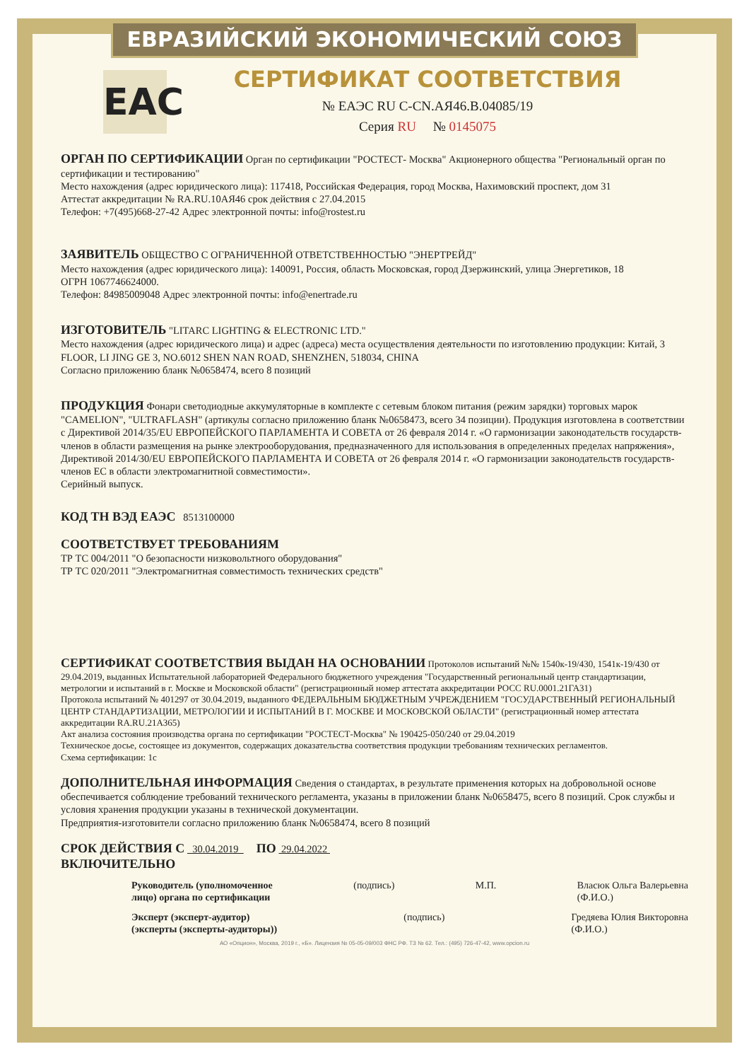ЕВРАЗИЙСКИЙ ЭКОНОМИЧЕСКИЙ СОЮЗ
EAC
СЕРТИФИКАТ СООТВЕТСТВИЯ
№ ЕАЭС RU C-CN.АЯ46.В.04085/19
Серия RU № 0145075
ОРГАН ПО СЕРТИФИКАЦИИ Орган по сертификации "РОСТЕСТ- Москва" Акционерного общества "Региональный орган по сертификации и тестированию"
Место нахождения (адрес юридического лица): 117418, Российская Федерация, город Москва, Нахимовский проспект, дом 31
Аттестат аккредитации № RA.RU.10АЯ46 срок действия с 27.04.2015
Телефон: +7(495)668-27-42 Адрес электронной почты: info@rostest.ru
ЗАЯВИТЕЛЬ ОБЩЕСТВО С ОГРАНИЧЕННОЙ ОТВЕТСТВЕННОСТЬЮ "ЭНЕРТРЕЙД"
Место нахождения (адрес юридического лица): 140091, Россия, область Московская, город Дзержинский, улица Энергетиков, 18
ОГРН 1067746624000.
Телефон: 84985009048 Адрес электронной почты: info@enertrade.ru
ИЗГОТОВИТЕЛЬ "LITARC LIGHTING & ELECTRONIC LTD."
Место нахождения (адрес юридического лица) и адрес (адреса) места осуществления деятельности по изготовлению продукции: Китай, 3 FLOOR, LI JING GE 3, NO.6012 SHEN NAN ROAD, SHENZHEN, 518034, CHINA
Согласно приложению бланк №0658474, всего 8 позиций
ПРОДУКЦИЯ Фонари светодиодные аккумуляторные в комплекте с сетевым блоком питания (режим зарядки) торговых марок "CAMELION", "ULTRAFLASH" (артикулы согласно приложению бланк №0658473, всего 34 позиции). Продукция изготовлена в соответствии с Директивой 2014/35/EU ЕВРОПЕЙСКОГО ПАРЛАМЕНТА И СОВЕТА от 26 февраля 2014 г. «О гармонизации законодательств государств-членов в области размещения на рынке электрооборудования, предназначенного для использования в определенных пределах напряжения», Директивой 2014/30/EU ЕВРОПЕЙСКОГО ПАРЛАМЕНТА И СОВЕТА от 26 февраля 2014 г. «О гармонизации законодательств государств-членов ЕС в области электромагнитной совместимости».
Серийный выпуск.
КОД ТН ВЭД ЕАЭС 8513100000
СООТВЕТСТВУЕТ ТРЕБОВАНИЯМ
ТР ТС 004/2011 "О безопасности низковольтного оборудования"
ТР ТС 020/2011 "Электромагнитная совместимость технических средств"
СЕРТИФИКАТ СООТВЕТСТВИЯ ВЫДАН НА ОСНОВАНИИ Протоколов испытаний №№ 1540к-19/430, 1541к-19/430 от 29.04.2019, выданных Испытательной лабораторией Федерального бюджетного учреждения "Государственный региональный центр стандартизации, метрологии и испытаний в г. Москве и Московской области" (регистрационный номер аттестата аккредитации РОСС RU.0001.21ГА31)
Протокола испытаний № 401297 от 30.04.2019, выданного ФЕДЕРАЛЬНЫМ БЮДЖЕТНЫМ УЧРЕЖДЕНИЕМ "ГОСУДАРСТВЕННЫЙ РЕГИОНАЛЬНЫЙ ЦЕНТР СТАНДАРТИЗАЦИИ, МЕТРОЛОГИИ И ИСПЫТАНИЙ В Г. МОСКВЕ И МОСКОВСКОЙ ОБЛАСТИ" (регистрационный номер аттестата аккредитации RA.RU.21А365)
Акт анализа состояния производства органа по сертификации "РОСТЕСТ-Москва" № 190425-050/240 от 29.04.2019
Техническое досье, состоящее из документов, содержащих доказательства соответствия продукции требованиям технических регламентов.
Схема сертификации: 1с
ДОПОЛНИТЕЛЬНАЯ ИНФОРМАЦИЯ Сведения о стандартах, в результате применения которых на добровольной основе обеспечивается соблюдение требований технического регламента, указаны в приложении бланк №0658475, всего 8 позиций. Срок службы и условия хранения продукции указаны в технической документации.
Предприятия-изготовители согласно приложению бланк №0658474, всего 8 позиций
СРОК ДЕЙСТВИЯ С 30.04.2019 ПО 29.04.2022
ВКЛЮЧИТЕЛЬНО
Руководитель (уполномоченное
лицо) органа по сертификации (подпись) М.П. Власюк Ольга Валерьевна
(Ф.И.О.)
Эксперт (эксперт-аудитор)
(эксперты (эксперты-аудиторы)) (подпись) Гредяева Юлия Викторовна
(Ф.И.О.)
АО «Опцион», Москва, 2019 г., «Б». Лицензия № 05-05-09/003 ФНС РФ. ТЗ № 62. Тел.: (495) 726-47-42, www.opcion.ru